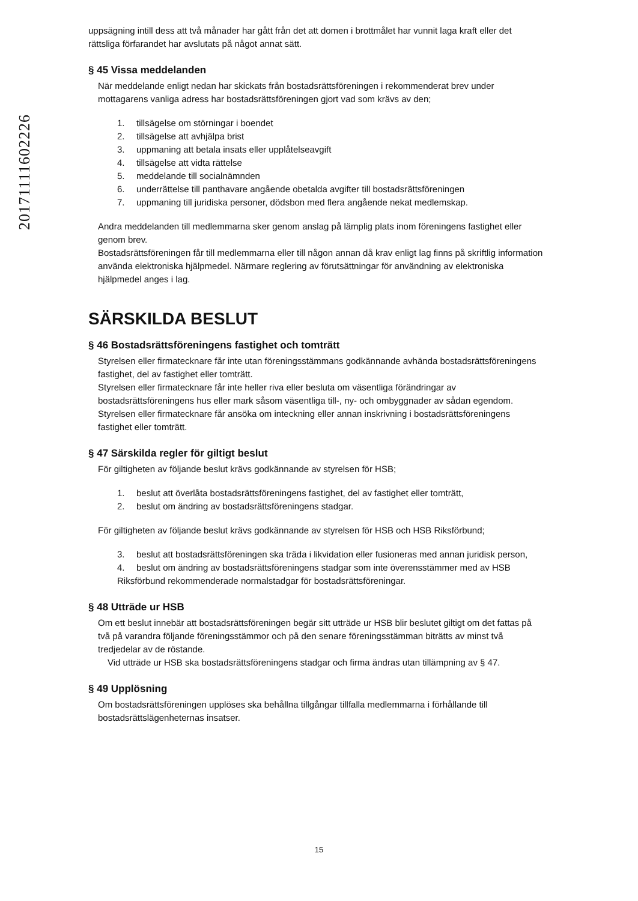20171111602226
uppsägning intill dess att två månader har gått från det att domen i brottmålet har vunnit laga kraft eller det rättsliga förfarandet har avslutats på något annat sätt.
§ 45 Vissa meddelanden
När meddelande enligt nedan har skickats från bostadsrättsföreningen i rekommenderat brev under mottagarens vanliga adress har bostadsrättsföreningen gjort vad som krävs av den;
1. tillsägelse om störningar i boendet
2. tillsägelse att avhjälpa brist
3. uppmaning att betala insats eller upplåtelseavgift
4. tillsägelse att vidta rättelse
5. meddelande till socialnämnden
6. underrättelse till panthavare angående obetalda avgifter till bostadsrättsföreningen
7. uppmaning till juridiska personer, dödsbon med flera angående nekat medlemskap.
Andra meddelanden till medlemmarna sker genom anslag på lämplig plats inom föreningens fastighet eller genom brev.
Bostadsrättsföreningen får till medlemmarna eller till någon annan då krav enligt lag finns på skriftlig information använda elektroniska hjälpmedel. Närmare reglering av förutsättningar för användning av elektroniska hjälpmedel anges i lag.
SÄRSKILDA BESLUT
§ 46 Bostadsrättsföreningens fastighet och tomträtt
Styrelsen eller firmatecknare får inte utan föreningsstämmans godkännande avhända bostadsrättsföreningens fastighet, del av fastighet eller tomträtt.
Styrelsen eller firmatecknare får inte heller riva eller besluta om väsentliga förändringar av bostadsrättsföreningens hus eller mark såsom väsentliga till-, ny- och ombyggnader av sådan egendom.
Styrelsen eller firmatecknare får ansöka om inteckning eller annan inskrivning i bostadsrättsföreningens fastighet eller tomträtt.
§ 47 Särskilda regler för giltigt beslut
För giltigheten av följande beslut krävs godkännande av styrelsen för HSB;
1. beslut att överlåta bostadsrättsföreningens fastighet, del av fastighet eller tomträtt,
2. beslut om ändring av bostadsrättsföreningens stadgar.
För giltigheten av följande beslut krävs godkännande av styrelsen för HSB och HSB Riksförbund;
3. beslut att bostadsrättsföreningen ska träda i likvidation eller fusioneras med annan juridisk person,
4. beslut om ändring av bostadsrättsföreningens stadgar som inte överensstämmer med av HSB Riksförbund rekommenderade normalstadgar för bostadsrättsföreningar.
§ 48 Utträde ur HSB
Om ett beslut innebär att bostadsrättsföreningen begär sitt utträde ur HSB blir beslutet giltigt om det fattas på två på varandra följande föreningsstämmor och på den senare föreningsstämman biträtts av minst två tredjedelar av de röstande.
Vid utträde ur HSB ska bostadsrättsföreningens stadgar och firma ändras utan tillämpning av § 47.
§ 49 Upplösning
Om bostadsrättsföreningen upplöses ska behållna tillgångar tillfalla medlemmarna i förhållande till bostadsrättslägenheternas insatser.
15